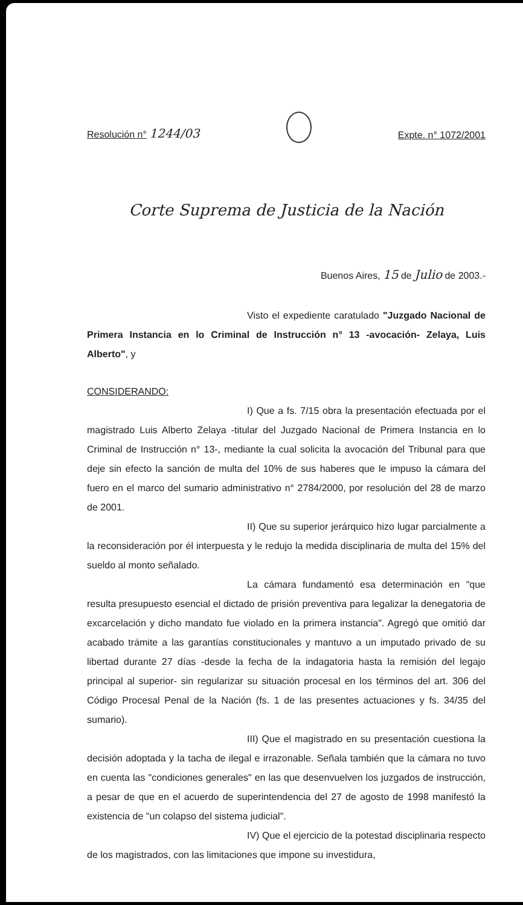Resolución n° 1244/03
Expte. n° 1072/2001
Corte Suprema de Justicia de la Nación
Buenos Aires, 15 de Julio de 2003.-
Visto el expediente caratulado "Juzgado Nacional de Primera Instancia en lo Criminal de Instrucción n° 13 -avocación- Zelaya, Luis Alberto", y
CONSIDERANDO:
I) Que a fs. 7/15 obra la presentación efectuada por el magistrado Luis Alberto Zelaya -titular del Juzgado Nacional de Primera Instancia en lo Criminal de Instrucción n° 13-, mediante la cual solicita la avocación del Tribunal para que deje sin efecto la sanción de multa del 10% de sus haberes que le impuso la cámara del fuero en el marco del sumario administrativo n° 2784/2000, por resolución del 28 de marzo de 2001.
II) Que su superior jerárquico hizo lugar parcialmente a la reconsideración por él interpuesta y le redujo la medida disciplinaria de multa del 15% del sueldo al monto señalado.
La cámara fundamentó esa determinación en "que resulta presupuesto esencial el dictado de prisión preventiva para legalizar la denegatoria de excarcelación y dicho mandato fue violado en la primera instancia". Agregó que omitió dar acabado trámite a las garantías constitucionales y mantuvo a un imputado privado de su libertad durante 27 días -desde la fecha de la indagatoria hasta la remisión del legajo principal al superior- sin regularizar su situación procesal en los términos del art. 306 del Código Procesal Penal de la Nación (fs. 1 de las presentes actuaciones y fs. 34/35 del sumario).
III) Que el magistrado en su presentación cuestiona la decisión adoptada y la tacha de ilegal e irrazonable. Señala también que la cámara no tuvo en cuenta las "condiciones generales" en las que desenvuelven los juzgados de instrucción, a pesar de que en el acuerdo de superintendencia del 27 de agosto de 1998 manifestó la existencia de "un colapso del sistema judicial".
IV) Que el ejercicio de la potestad disciplinaria respecto de los magistrados, con las limitaciones que impone su investidura,